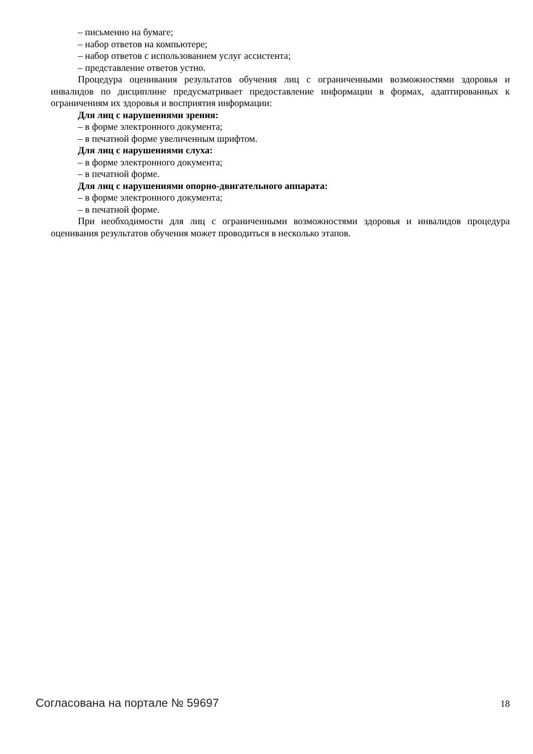– письменно на бумаге;
– набор ответов на компьютере;
– набор ответов с использованием услуг ассистента;
– представление ответов устно.
Процедура оценивания результатов обучения лиц с ограниченными возможностями здоровья и инвалидов по дисциплине предусматривает предоставление информации в формах, адаптированных к ограничениям их здоровья и восприятия информации:
Для лиц с нарушениями зрения:
– в форме электронного документа;
– в печатной форме увеличенным шрифтом.
Для лиц с нарушениями слуха:
– в форме электронного документа;
– в печатной форме.
Для лиц с нарушениями опорно-двигательного аппарата:
– в форме электронного документа;
– в печатной форме.
При необходимости для лиц с ограниченными возможностями здоровья и инвалидов процедура оценивания результатов обучения может проводиться в несколько этапов.
Согласована на портале № 59697 18